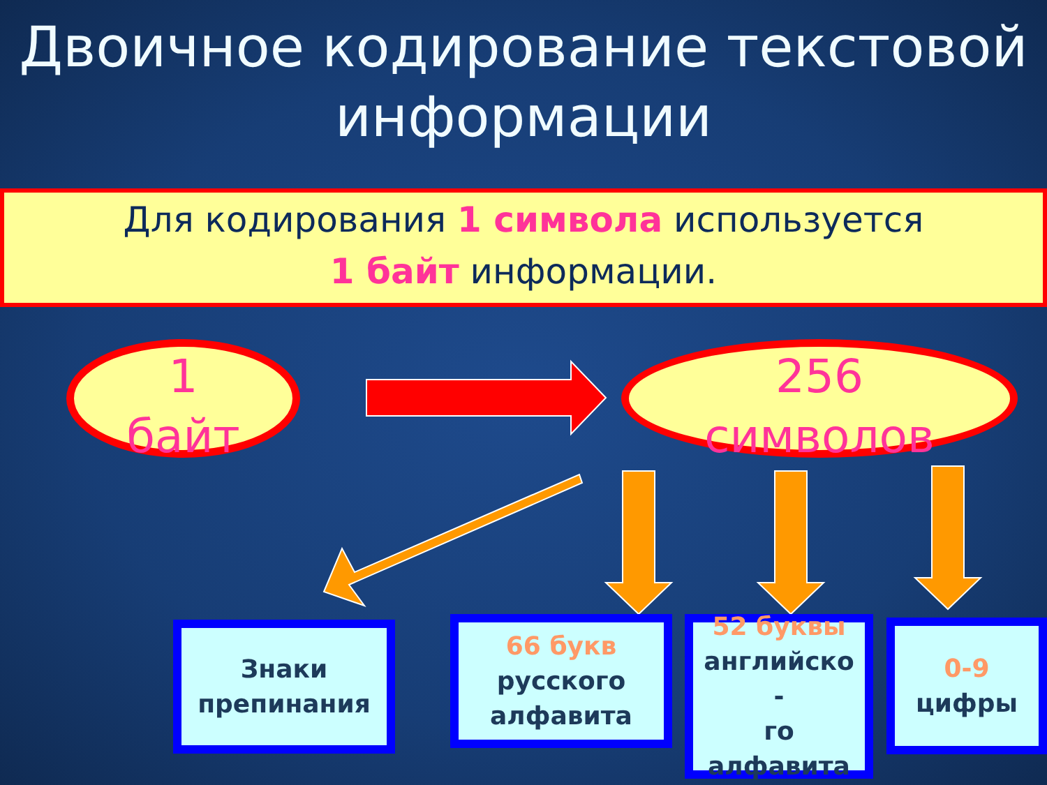Двоичное кодирование текстовой
информации
Для кодирования 1 символа используется
1 байт информации.
1
байт
256
символов
Знаки
препинания
66 букв
русского
алфавита
52 буквы
английско
-
го
алфавита
0-9
цифры